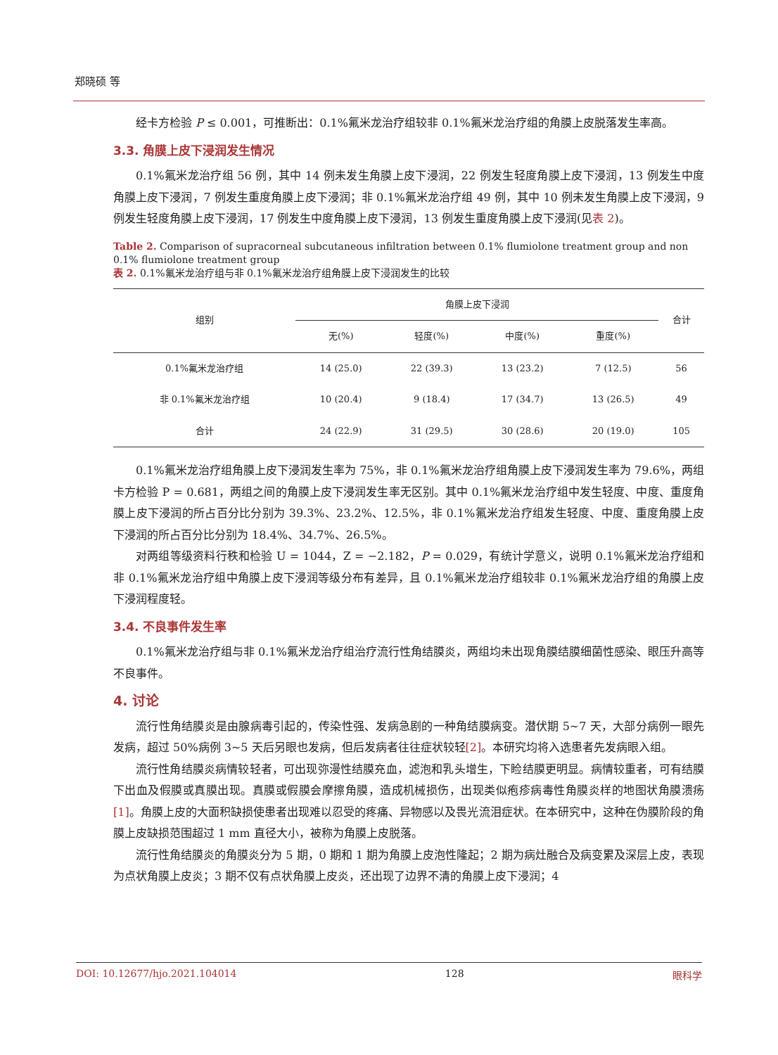郑晓硕 等
经卡方检验 P ≤ 0.001，可推断出：0.1%氟米龙治疗组较非 0.1%氟米龙治疗组的角膜上皮脱落发生率高。
3.3. 角膜上皮下浸润发生情况
0.1%氟米龙治疗组 56 例，其中 14 例未发生角膜上皮下浸润，22 例发生轻度角膜上皮下浸润，13 例发生中度角膜上皮下浸润，7 例发生重度角膜上皮下浸润；非 0.1%氟米龙治疗组 49 例，其中 10 例未发生角膜上皮下浸润，9 例发生轻度角膜上皮下浸润，17 例发生中度角膜上皮下浸润，13 例发生重度角膜上皮下浸润(见表 2)。
Table 2. Comparison of supracorneal subcutaneous infiltration between 0.1% flumiolone treatment group and non 0.1% flumiolone treatment group
表 2. 0.1%氟米龙治疗组与非 0.1%氟米龙治疗组角膜上皮下浸润发生的比较
| 组别 | 角膜上皮下浸润 | | | | 合计 |
| --- | --- | --- | --- | --- | --- |
| | 无(%) | 轻度(%) | 中度(%) | 重度(%) | |
| 0.1%氟米龙治疗组 | 14 (25.0) | 22 (39.3) | 13 (23.2) | 7 (12.5) | 56 |
| 非 0.1%氟米龙治疗组 | 10 (20.4) | 9 (18.4) | 17 (34.7) | 13 (26.5) | 49 |
| 合计 | 24 (22.9) | 31 (29.5) | 30 (28.6) | 20 (19.0) | 105 |
0.1%氟米龙治疗组角膜上皮下浸润发生率为 75%，非 0.1%氟米龙治疗组角膜上皮下浸润发生率为 79.6%，两组卡方检验 P = 0.681，两组之间的角膜上皮下浸润发生率无区别。其中 0.1%氟米龙治疗组中发生轻度、中度、重度角膜上皮下浸润的所占百分比分别为 39.3%、23.2%、12.5%，非 0.1%氟米龙治疗组发生轻度、中度、重度角膜上皮下浸润的所占百分比分别为 18.4%、34.7%、26.5%。
对两组等级资料行秩和检验 U = 1044，Z = −2.182，P = 0.029，有统计学意义，说明 0.1%氟米龙治疗组和非 0.1%氟米龙治疗组中角膜上皮下浸润等级分布有差异，且 0.1%氟米龙治疗组较非 0.1%氟米龙治疗组的角膜上皮下浸润程度轻。
3.4. 不良事件发生率
0.1%氟米龙治疗组与非 0.1%氟米龙治疗组治疗流行性角结膜炎，两组均未出现角膜结膜细菌性感染、眼压升高等不良事件。
4. 讨论
流行性角结膜炎是由腺病毒引起的，传染性强、发病急剧的一种角结膜病变。潜伏期 5~7 天，大部分病例一眼先发病，超过 50%病例 3~5 天后另眼也发病，但后发病者往往症状较轻[2]。本研究均将入选患者先发病眼入组。
流行性角结膜炎病情较轻者，可出现弥漫性结膜充血，滤泡和乳头增生，下睑结膜更明显。病情较重者，可有结膜下出血及假膜或真膜出现。真膜或假膜会摩擦角膜，造成机械损伤，出现类似疱疹病毒性角膜炎样的地图状角膜溃疡[1]。角膜上皮的大面积缺损使患者出现难以忍受的疼痛、异物感以及畏光流泪症状。在本研究中，这种在伪膜阶段的角膜上皮缺损范围超过 1 mm 直径大小，被称为角膜上皮脱落。
流行性角结膜炎的角膜炎分为 5 期，0 期和 1 期为角膜上皮泡性隆起；2 期为病灶融合及病变累及深层上皮，表现为点状角膜上皮炎；3 期不仅有点状角膜上皮炎，还出现了边界不清的角膜上皮下浸润；4
DOI: 10.12677/hjo.2021.104014 128 眼科学